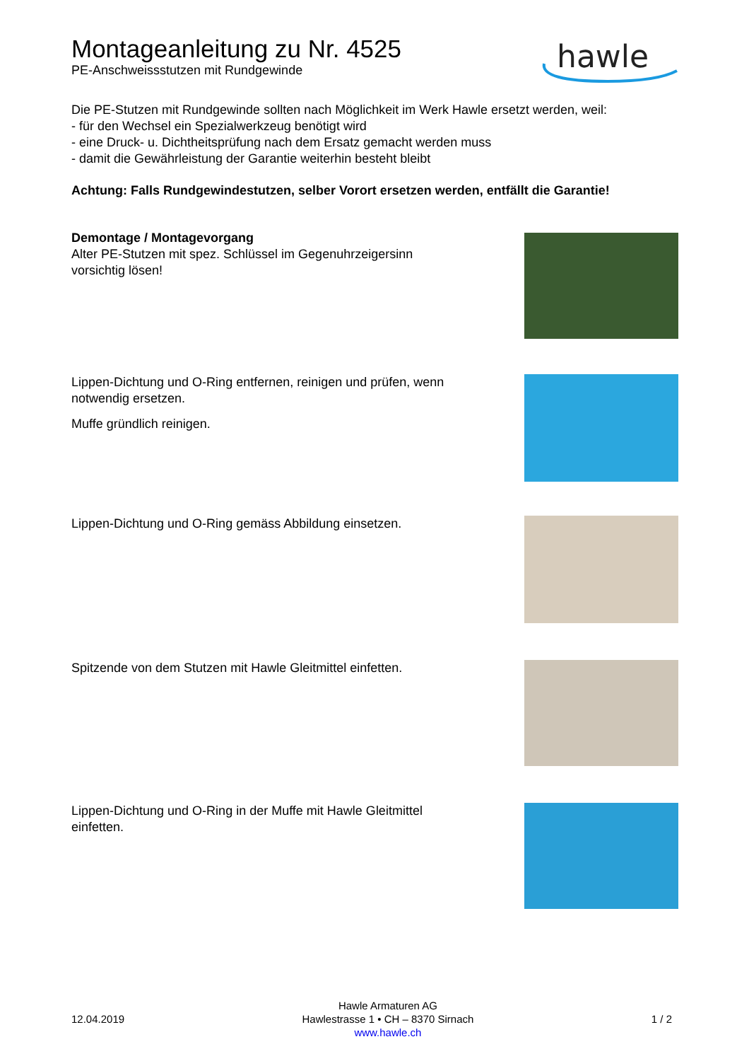Montageanleitung zu Nr. 4525
PE-Anschweissstutzen mit Rundgewinde
hawle
Die PE-Stutzen mit Rundgewinde sollten nach Möglichkeit im Werk Hawle ersetzt werden, weil:
- für den Wechsel ein Spezialwerkzeug benötigt wird
- eine Druck- u. Dichtheitsprüfung nach dem Ersatz gemacht werden muss
- damit die Gewährleistung der Garantie weiterhin besteht bleibt
Achtung: Falls Rundgewindestutzen, selber Vorort ersetzen werden, entfällt die Garantie!
Demontage / Montagevorgang
Alter PE-Stutzen mit spez. Schlüssel im Gegenuhrzeigersinn vorsichtig lösen!
Lippen-Dichtung und O-Ring entfernen, reinigen und prüfen, wenn notwendig ersetzen.
Muffe gründlich reinigen.
Lippen-Dichtung und O-Ring gemäss Abbildung einsetzen.
Spitzende von dem Stutzen mit Hawle Gleitmittel einfetten.
Lippen-Dichtung und O-Ring in der Muffe mit Hawle Gleitmittel einfetten.
12.04.2019
Hawle Armaturen AG
Hawlestrasse 1 • CH – 8370 Sirnach
www.hawle.ch
1 / 2